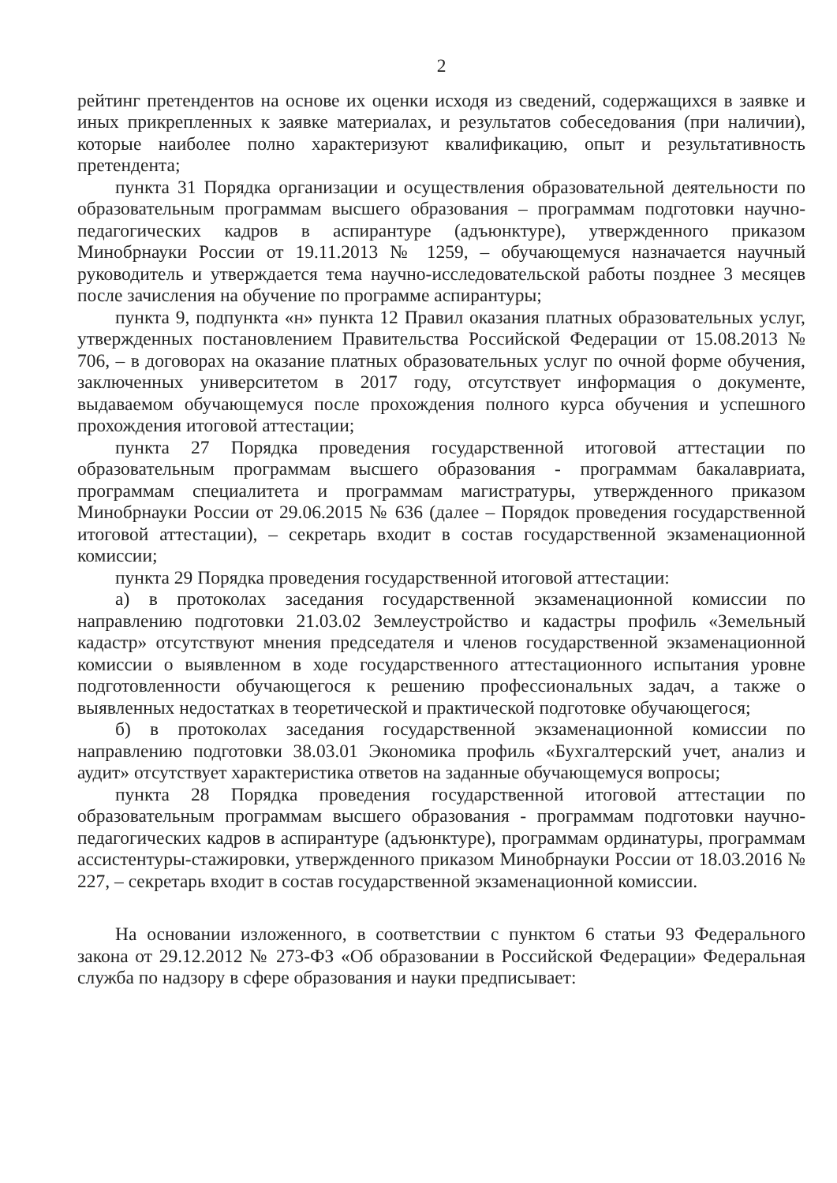2
рейтинг претендентов на основе их оценки исходя из сведений, содержащихся в заявке и иных прикрепленных к заявке материалах, и результатов собеседования (при наличии), которые наиболее полно характеризуют квалификацию, опыт и результативность претендента;
пункта 31 Порядка организации и осуществления образовательной деятельности по образовательным программам высшего образования – программам подготовки научно-педагогических кадров в аспирантуре (адъюнктуре), утвержденного приказом Минобрнауки России от 19.11.2013 № 1259, – обучающемуся назначается научный руководитель и утверждается тема научно-исследовательской работы позднее 3 месяцев после зачисления на обучение по программе аспирантуры;
пункта 9, подпункта «н» пункта 12 Правил оказания платных образовательных услуг, утвержденных постановлением Правительства Российской Федерации от 15.08.2013 № 706, – в договорах на оказание платных образовательных услуг по очной форме обучения, заключенных университетом в 2017 году, отсутствует информация о документе, выдаваемом обучающемуся после прохождения полного курса обучения и успешного прохождения итоговой аттестации;
пункта 27 Порядка проведения государственной итоговой аттестации по образовательным программам высшего образования - программам бакалавриата, программам специалитета и программам магистратуры, утвержденного приказом Минобрнауки России от 29.06.2015 № 636 (далее – Порядок проведения государственной итоговой аттестации), – секретарь входит в состав государственной экзаменационной комиссии;
пункта 29 Порядка проведения государственной итоговой аттестации:
а) в протоколах заседания государственной экзаменационной комиссии по направлению подготовки 21.03.02 Землеустройство и кадастры профиль «Земельный кадастр» отсутствуют мнения председателя и членов государственной экзаменационной комиссии о выявленном в ходе государственного аттестационного испытания уровне подготовленности обучающегося к решению профессиональных задач, а также о выявленных недостатках в теоретической и практической подготовке обучающегося;
б) в протоколах заседания государственной экзаменационной комиссии по направлению подготовки 38.03.01 Экономика профиль «Бухгалтерский учет, анализ и аудит» отсутствует характеристика ответов на заданные обучающемуся вопросы;
пункта 28 Порядка проведения государственной итоговой аттестации по образовательным программам высшего образования - программам подготовки научно-педагогических кадров в аспирантуре (адъюнктуре), программам ординатуры, программам ассистентуры-стажировки, утвержденного приказом Минобрнауки России от 18.03.2016 № 227, – секретарь входит в состав государственной экзаменационной комиссии.
На основании изложенного, в соответствии с пунктом 6 статьи 93 Федерального закона от 29.12.2012 № 273-ФЗ «Об образовании в Российской Федерации» Федеральная служба по надзору в сфере образования и науки предписывает: